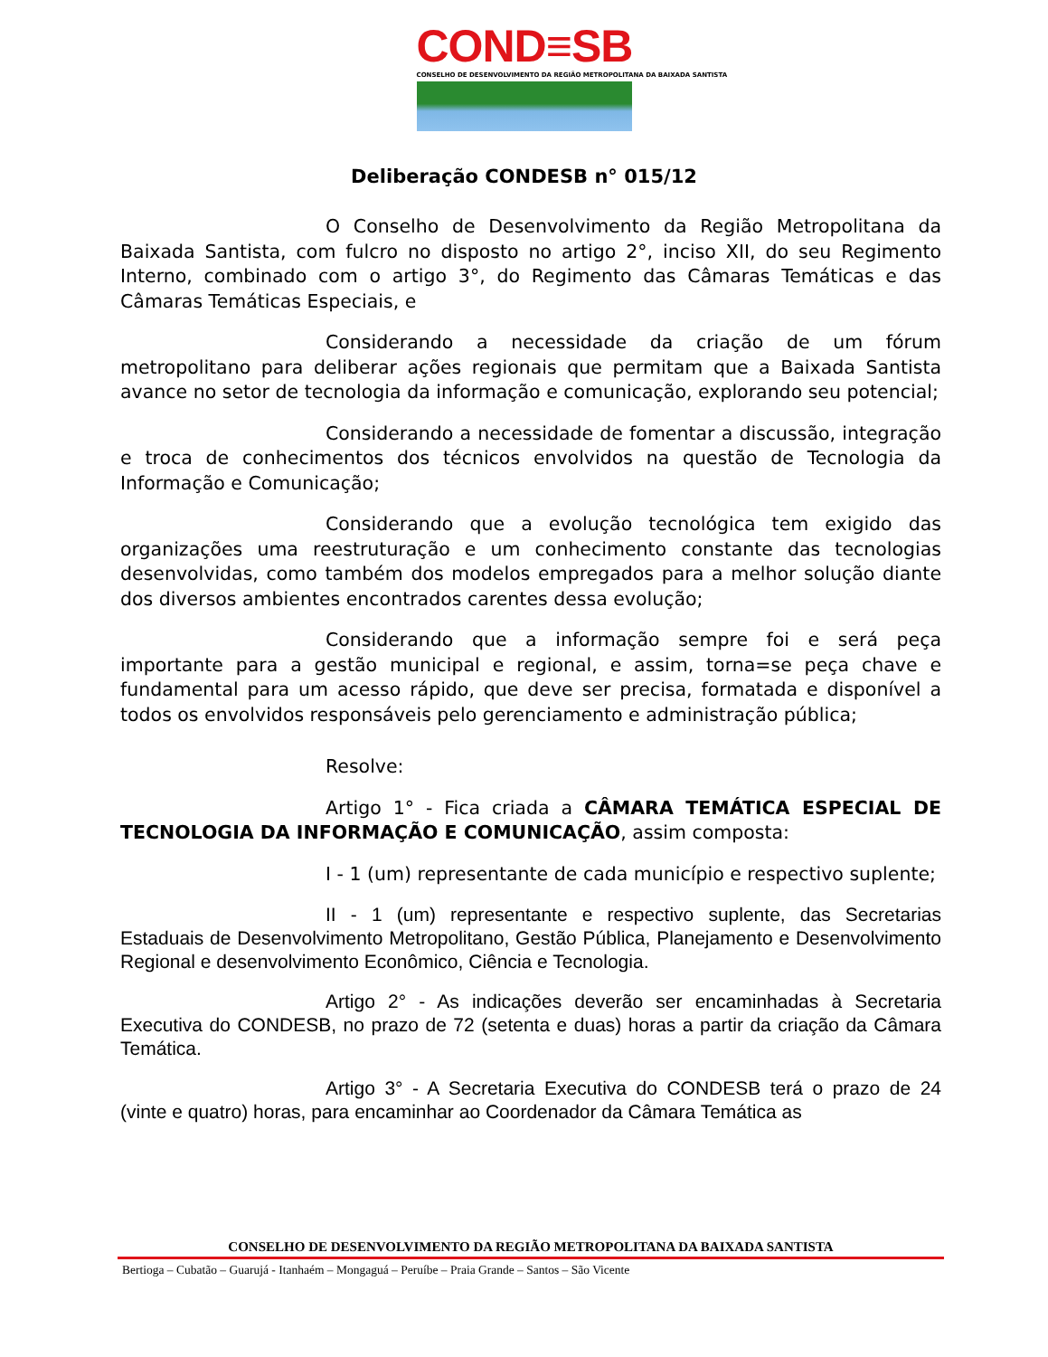COND≡SB
CONSELHO DE DESENVOLVIMENTO DA REGIÃO METROPOLITANA DA BAIXADA SANTISTA
Deliberação CONDESB n° 015/12
O Conselho de Desenvolvimento da Região Metropolitana da Baixada Santista, com fulcro no disposto no artigo 2°, inciso XII, do seu Regimento Interno, combinado com o artigo 3°, do Regimento das Câmaras Temáticas e das Câmaras Temáticas Especiais, e
Considerando a necessidade da criação de um fórum metropolitano para deliberar ações regionais que permitam que a Baixada Santista avance no setor de tecnologia da informação e comunicação, explorando seu potencial;
Considerando a necessidade de fomentar a discussão, integração e troca de conhecimentos dos técnicos envolvidos na questão de Tecnologia da Informação e Comunicação;
Considerando que a evolução tecnológica tem exigido das organizações uma reestruturação e um conhecimento constante das tecnologias desenvolvidas, como também dos modelos empregados para a melhor solução diante dos diversos ambientes encontrados carentes dessa evolução;
Considerando que a informação sempre foi e será peça importante para a gestão municipal e regional, e assim, torna=se peça chave e fundamental para um acesso rápido, que deve ser precisa, formatada e disponível a todos os envolvidos responsáveis pelo gerenciamento e administração pública;
Resolve:
Artigo 1° - Fica criada a CÂMARA TEMÁTICA ESPECIAL DE TECNOLOGIA DA INFORMAÇÃO E COMUNICAÇÃO, assim composta:
I - 1 (um) representante de cada município e respectivo suplente;
II - 1 (um) representante e respectivo suplente, das Secretarias Estaduais de Desenvolvimento Metropolitano, Gestão Pública, Planejamento e Desenvolvimento Regional e desenvolvimento Econômico, Ciência e Tecnologia.
Artigo 2° - As indicações deverão ser encaminhadas à Secretaria Executiva do CONDESB, no prazo de 72 (setenta e duas) horas a partir da criação da Câmara Temática.
Artigo 3° - A Secretaria Executiva do CONDESB terá o prazo de 24 (vinte e quatro) horas, para encaminhar ao Coordenador da Câmara Temática as
CONSELHO DE DESENVOLVIMENTO DA REGIÃO METROPOLITANA DA BAIXADA SANTISTA
Bertioga – Cubatão – Guarujá - Itanhaém – Mongaguá – Peruíbe – Praia Grande – Santos – São Vicente